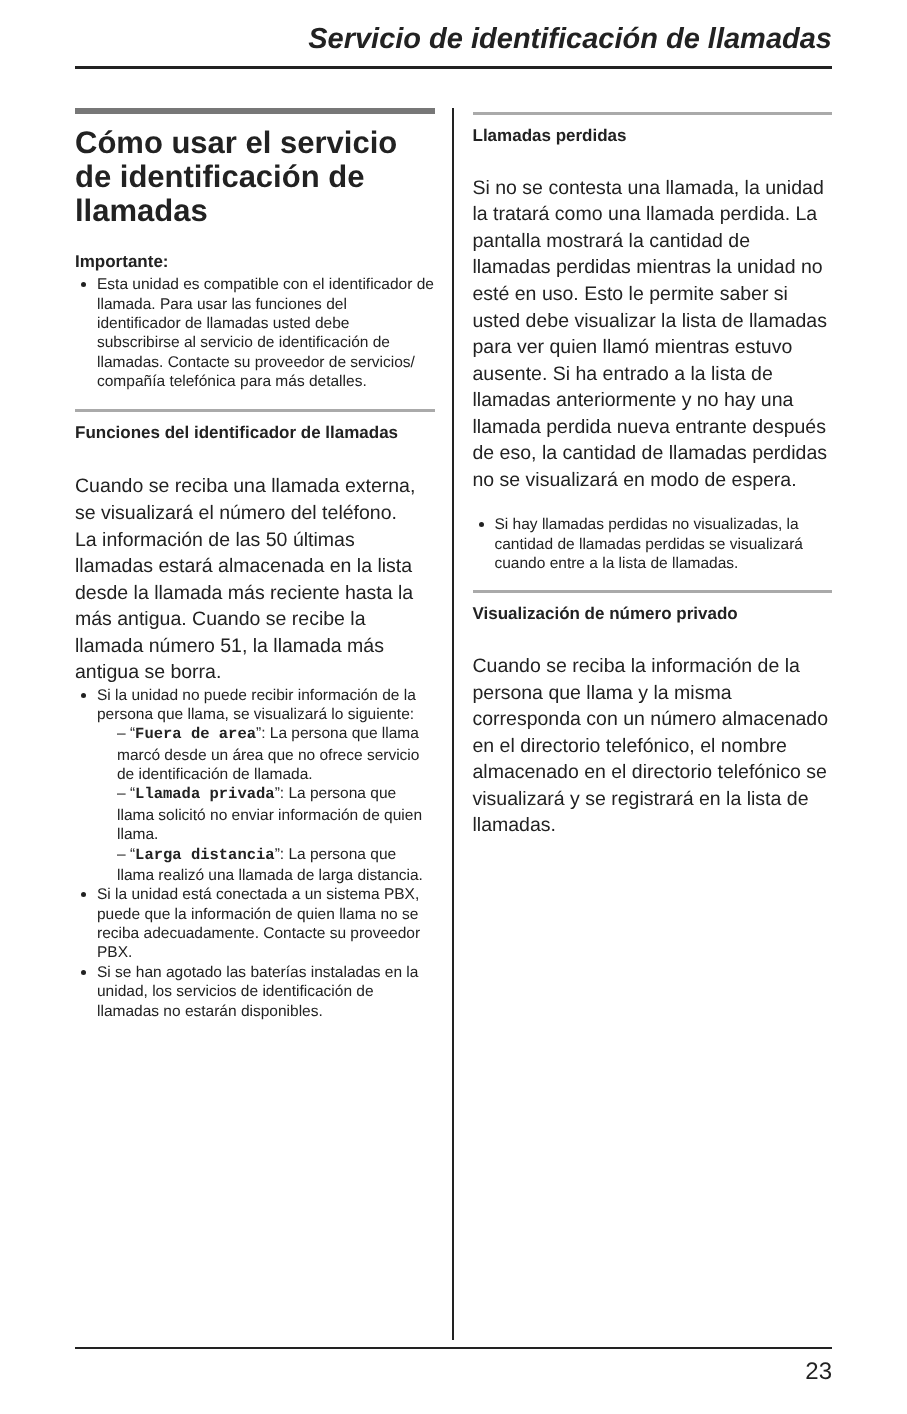Servicio de identificación de llamadas
Cómo usar el servicio de identificación de llamadas
Importante:
Esta unidad es compatible con el identificador de llamada. Para usar las funciones del identificador de llamadas usted debe subscribirse al servicio de identificación de llamadas. Contacte su proveedor de servicios/ compañía telefónica para más detalles.
Funciones del identificador de llamadas
Cuando se reciba una llamada externa, se visualizará el número del teléfono.
La información de las 50 últimas llamadas estará almacenada en la lista desde la llamada más reciente hasta la más antigua. Cuando se recibe la llamada número 51, la llamada más antigua se borra.
Si la unidad no puede recibir información de la persona que llama, se visualizará lo siguiente:
– “Fuera de area”: La persona que llama marcó desde un área que no ofrece servicio de identificación de llamada.
– “Llamada privada”: La persona que llama solicitó no enviar información de quien llama.
– “Larga distancia”: La persona que llama realizó una llamada de larga distancia.
Si la unidad está conectada a un sistema PBX, puede que la información de quien llama no se reciba adecuadamente. Contacte su proveedor PBX.
Si se han agotado las baterías instaladas en la unidad, los servicios de identificación de llamadas no estarán disponibles.
Llamadas perdidas
Si no se contesta una llamada, la unidad la tratará como una llamada perdida. La pantalla mostrará la cantidad de llamadas perdidas mientras la unidad no esté en uso. Esto le permite saber si usted debe visualizar la lista de llamadas para ver quien llamó mientras estuvo ausente. Si ha entrado a la lista de llamadas anteriormente y no hay una llamada perdida nueva entrante después de eso, la cantidad de llamadas perdidas no se visualizará en modo de espera.
Si hay llamadas perdidas no visualizadas, la cantidad de llamadas perdidas se visualizará cuando entre a la lista de llamadas.
Visualización de número privado
Cuando se reciba la información de la persona que llama y la misma corresponda con un número almacenado en el directorio telefónico, el nombre almacenado en el directorio telefónico se visualizará y se registrará en la lista de llamadas.
23